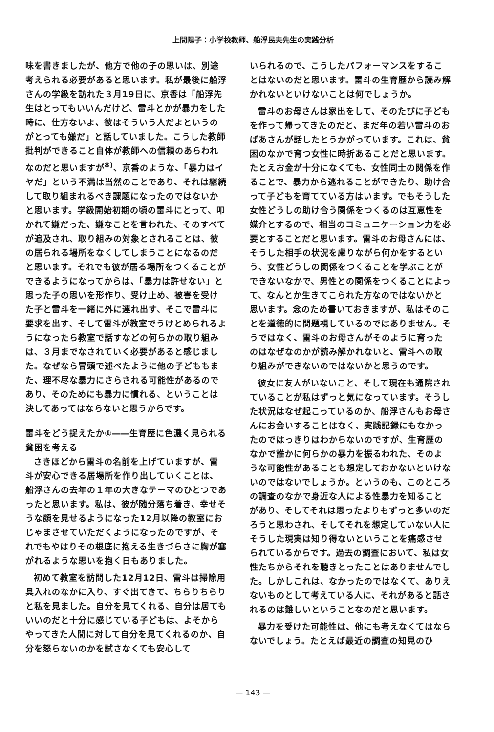上間陽子：小学校教師、船浮民夫先生の実践分析
味を書きましたが、他方で他の子の思いは、別途考えられる必要があると思います。私が最後に船浮さんの学級を訪れた３月19日に、京香は「船浮先生はとってもいいんだけど、雷斗とかが暴力をした時に、仕方ないよ、彼はそういう人だよというのがとっても嫌だ」と話していました。こうした教師批判ができること自体が教師への信頼のあらわれなのだと思いますが<sup>8)</sup>、京香のような、「暴力はイヤだ」という不満は当然のことであり、それは継続して取り組まれるべき課題になったのではないかと思います。学級開始初期の頃の雷斗にとって、叩かれて嫌だった、嫌なことを言われた、そのすべてが追及され、取り組みの対象とされることは、彼の居られる場所をなくしてしまうことになるのだと思います。それでも彼が居る場所をつくることができるようになってからは、「暴力は許せない」と思った子の思いを形作り、受け止め、被害を受けた子と雷斗を一緒に外に連れ出す、そこで雷斗に要求を出す、そして雷斗が教室でうけとめられるようになったら教室で話すなどの何らかの取り組みは、３月までなされていく必要があると感じました。なぜなら冒頭で述べたように他の子どももまた、理不尽な暴力にさらされる可能性があるのであり、そのためにも暴力に慣れる、ということは決してあってはならないと思うからです。
雷斗をどう捉えたか①――生育歴に色濃く見られる貧困を考える
さきほどから雷斗の名前を上げていますが、雷斗が安心できる居場所を作り出していくことは、船浮さんの去年の１年の大きなテーマのひとつであったと思います。私は、彼が随分落ち着き、幸せそうな顔を見せるようになった12月以降の教室におじゃまさせていただくようになったのですが、それでもやはりその根底に抱える生きづらさに胸が塞がれるような思いを抱く日もありました。
初めて教室を訪問した12月12日、雷斗は掃除用具入れのなかに入り、すぐ出てきて、ちらりちらりと私を見ました。自分を見てくれる、自分は居てもいいのだと十分に感じている子どもは、よそからやってきた人間に対して自分を見てくれるのか、自分を怒らないのかを試さなくても安心して
いられるので、こうしたパフォーマンスをすることはないのだと思います。雷斗の生育歴から読み解かれないといけないことは何でしょうか。
雷斗のお母さんは家出をして、そのたびに子どもを作って帰ってきたのだと、まだ年の若い雷斗のおばあさんが話したとうかがっています。これは、貧困のなかで育つ女性に時折あることだと思います。たとえお金が十分になくても、女性同士の関係を作ることで、暴力から逃れることができたり、助け合って子どもを育てている方はいます。でもそうした女性どうしの助け合う関係をつくるのは互恵性を媒介とするので、相当のコミュニケーション力を必要とすることだと思います。雷斗のお母さんには、そうした相手の状況を慮りながら何かをするという、女性どうしの関係をつくることを学ぶことができないなかで、男性との関係をつくることによって、なんとか生きてこられた方なのではないかと思います。念のため書いておきますが、私はそのことを道徳的に問題視しているのではありません。そうではなく、雷斗のお母さんがそのように育ったのはなぜなのかが読み解かれないと、雷斗への取り組みができないのではないかと思うのです。
彼女に友人がいないこと、そして現在も通院されていることが私はずっと気になっています。そうした状況はなぜ起こっているのか、船浮さんもお母さんにお会いすることはなく、実践記録にもなかったのではっきりはわからないのですが、生育歴のなかで誰かに何らかの暴力を振るわれた、そのような可能性があることも想定しておかないといけないのではないでしょうか。というのも、このところの調査のなかで身近な人による性暴力を知ることがあり、そしてそれは思ったよりもずっと多いのだろうと思わされ、そしてそれを想定していない人にそうした現実は知り得ないということを痛感させられているからです。過去の調査において、私は女性たちからそれを聴きとったことはありませんでした。しかしこれは、なかったのではなくて、ありえないものとして考えている人に、それがあると話されるのは難しいということなのだと思います。
暴力を受けた可能性は、他にも考えなくてはならないでしょう。たとえば最近の調査の知見のひ
— 143 —